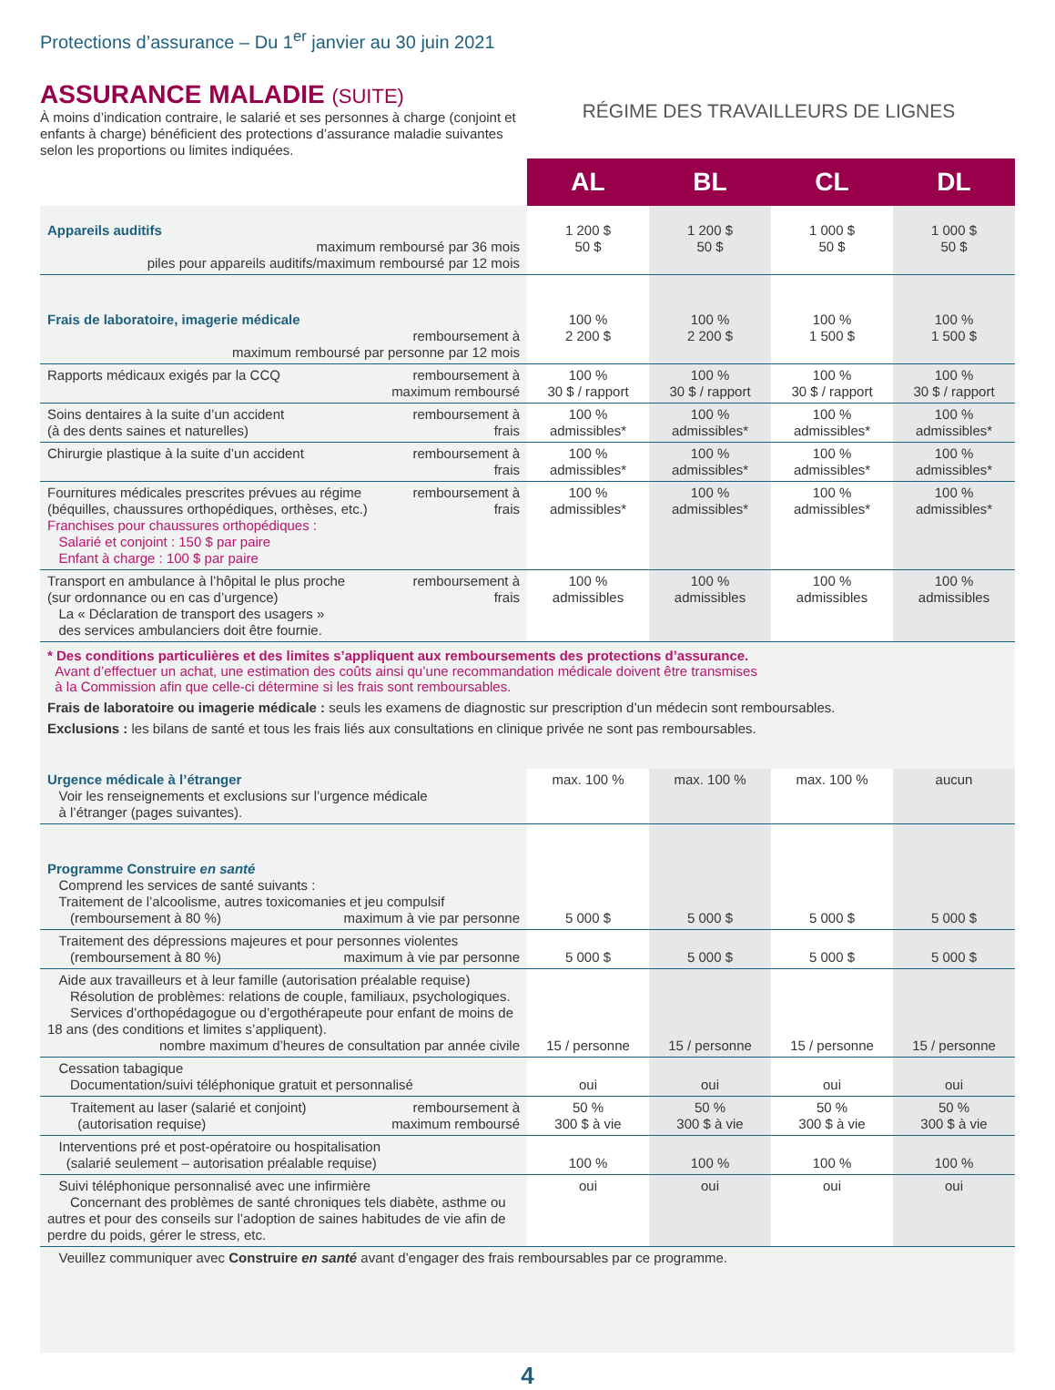Protections d’assurance – Du 1<sup>er</sup> janvier au 30 juin 2021
ASSURANCE MALADIE (SUITE)
À moins d’indication contraire, le salarié et ses personnes à charge (conjoint et enfants à charge) bénéficient des protections d’assurance maladie suivantes selon les proportions ou limites indiquées.
RÉGIME DES TRAVAILLEURS DE LIGNES
| | AL | BL | CL | DL |
| Appareils auditifs maximum remboursé par 36 mois piles pour appareils auditifs/maximum remboursé par 12 mois | 1 200 $ 50 $ | 1 200 $ 50 $ | 1 000 $ 50 $ | 1 000 $ 50 $ |
| Frais de laboratoire, imagerie médicale remboursement à maximum remboursé par personne par 12 mois | 100 % 2 200 $ | 100 % 2 200 $ | 100 % 1 500 $ | 100 % 1 500 $ |
| Rapports médicaux exigés par la CCQ remboursement à maximum remboursé | 100 % 30 $ / rapport | 100 % 30 $ / rapport | 100 % 30 $ / rapport | 100 % 30 $ / rapport |
| remboursement à frais Soins dentaires à la suite d’un accident (à des dents saines et naturelles) | 100 % admissibles* | 100 % admissibles* | 100 % admissibles* | 100 % admissibles* |
| remboursement à frais Chirurgie plastique à la suite d’un accident | 100 % admissibles* | 100 % admissibles* | 100 % admissibles* | 100 % admissibles* |
| remboursement à frais Fournitures médicales prescrites prévues au régime (béquilles, chaussures orthopédiques, orthèses, etc.) Franchises pour chaussures orthopédiques : Salarié et conjoint : 150 $ par paire Enfant à charge : 100 $ par paire | 100 % admissibles* | 100 % admissibles* | 100 % admissibles* | 100 % admissibles* |
| remboursement à frais Transport en ambulance à l’hôpital le plus proche (sur ordonnance ou en cas d’urgence) La « Déclaration de transport des usagers » des services ambulanciers doit être fournie. | 100 % admissibles | 100 % admissibles | 100 % admissibles | 100 % admissibles |
* Des conditions particulières et des limites s’appliquent aux remboursements des protections d’assurance.
Avant d’effectuer un achat, une estimation des coûts ainsi qu’une recommandation médicale doivent être transmises
à la Commission afin que celle-ci détermine si les frais sont remboursables.
Frais de laboratoire ou imagerie médicale : seuls les examens de diagnostic sur prescription d’un médecin sont remboursables.
Exclusions : les bilans de santé et tous les frais liés aux consultations en clinique privée ne sont pas remboursables.
| Urgence médicale à l’étranger Voir les renseignements et exclusions sur l’urgence médicale à l’étranger (pages suivantes). | max. 100 % | max. 100 % | max. 100 % | aucun |
| Programme Construire en santé Comprend les services de santé suivants : Traitement de l’alcoolisme, autres toxicomanies et jeu compulsif maximum à vie par personne (remboursement à 80 %) | 5 000 $ | 5 000 $ | 5 000 $ | 5 000 $ |
| Traitement des dépressions majeures et pour personnes violentes maximum à vie par personne (remboursement à 80 %) | 5 000 $ | 5 000 $ | 5 000 $ | 5 000 $ |
| Aide aux travailleurs et à leur famille (autorisation préalable requise) Résolution de problèmes: relations de couple, familiaux, psychologiques. Services d’orthopédagogue ou d’ergothérapeute pour enfant de moins de 18 ans (des conditions et limites s’appliquent). nombre maximum d’heures de consultation par année civile | 15 / personne | 15 / personne | 15 / personne | 15 / personne |
| Cessation tabagique Documentation/suivi téléphonique gratuit et personnalisé | oui | oui | oui | oui |
| remboursement à maximum remboursé Traitement au laser (salarié et conjoint) (autorisation requise) | 50 % 300 $ à vie | 50 % 300 $ à vie | 50 % 300 $ à vie | 50 % 300 $ à vie |
| Interventions pré et post-opératoire ou hospitalisation (salarié seulement – autorisation préalable requise) | 100 % | 100 % | 100 % | 100 % |
| Suivi téléphonique personnalisé avec une infirmière Concernant des problèmes de santé chroniques tels diabète, asthme ou autres et pour des conseils sur l’adoption de saines habitudes de vie afin de perdre du poids, gérer le stress, etc. | oui | oui | oui | oui |
| Veuillez communiquer avec Construire en santé avant d’engager des frais remboursables par ce programme. | | | | |
4